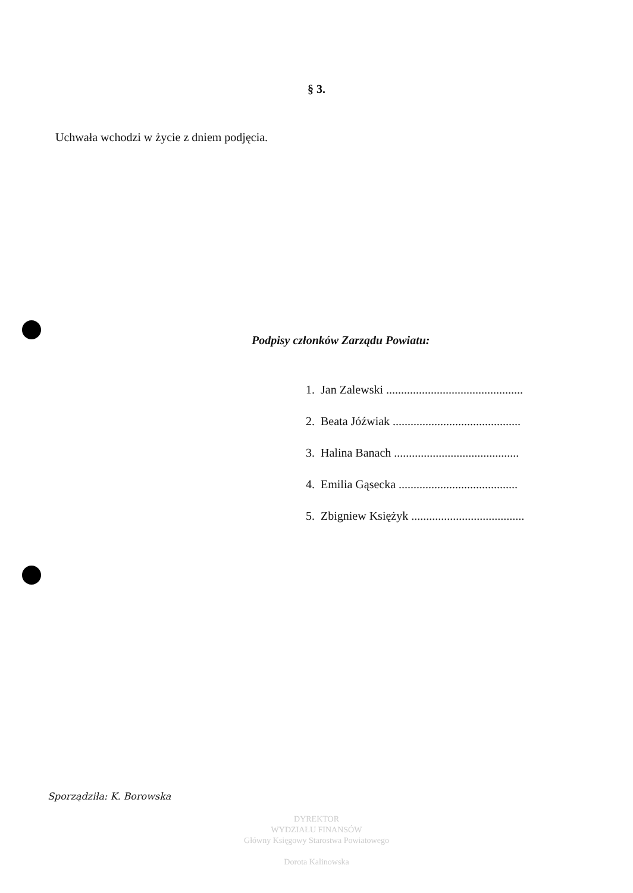§ 3.
Uchwała wchodzi w życie z dniem podjęcia.
Podpisy członków Zarządu Powiatu:
1. Jan Zalewski ..............................................
2. Beata Jóźwiak ...........................................
3. Halina Banach ..........................................
4. Emilia Gąsecka ........................................
5. Zbigniew Księżyk ......................................
Sporządziła: K. Borowska
DYREKTOR
WYDZIAŁU FINANSÓW
Główny Księgowy Starostwa Powiatowego
Dorota Kalinowska